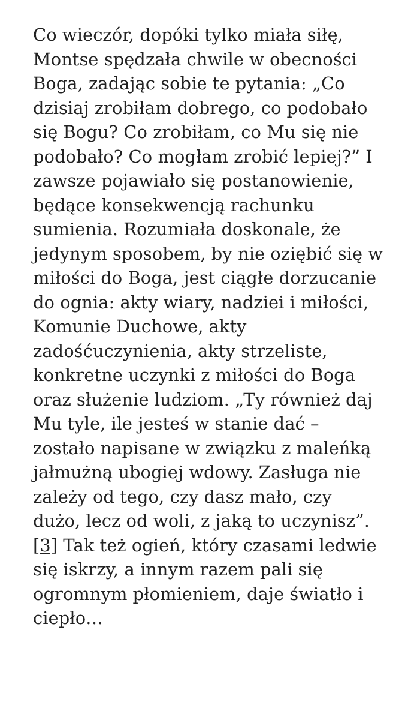Co wieczór, dopóki tylko miała siłę, Montse spędzała chwile w obecności Boga, zadając sobie te pytania: „Co dzisiaj zrobiłam dobrego, co podobało się Bogu? Co zrobiłam, co Mu się nie podobało? Co mogłam zrobić lepiej?” I zawsze pojawiało się postanowienie, będące konsekwencją rachunku sumienia. Rozumiała doskonale, że jedynym sposobem, by nie oziębić się w miłości do Boga, jest ciągłe dorzucanie do ognia: akty wiary, nadziei i miłości, Komunie Duchowe, akty zadośćuczynienia, akty strzeliste, konkretne uczynki z miłości do Boga oraz służenie ludziom. „Ty również daj Mu tyle, ile jesteś w stanie dać – zostało napisane w związku z maleńką jałmużną ubogiej wdowy. Zasługa nie zależy od tego, czy dasz mało, czy dużo, lecz od woli, z jaką to uczynisz”.[3] Tak też ogień, który czasami ledwie się iskrzy, a innym razem pali się ogromnym płomieniem, daje światło i ciepło…